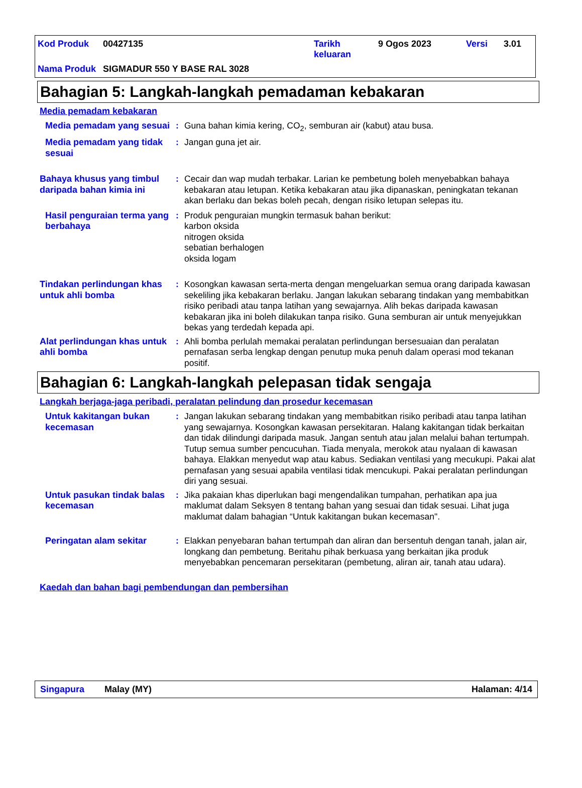| Kod Produk | 00427135 | Tarikh keluaran | 9 Ogos 2023 | Versi | 3.01 |
| Nama Produk | SIGMADUR 550 Y BASE RAL 3028 | | | | |
Bahagian 5: Langkah-langkah pemadaman kebakaran
Media pemadam kebakaran
Media pemadam yang sesuai
: Guna bahan kimia kering, CO<sub>2</sub>, semburan air (kabut) atau busa.
Media pemadam yang tidak sesuai
: Jangan guna jet air.
Bahaya khusus yang timbul daripada bahan kimia ini
: Cecair dan wap mudah terbakar. Larian ke pembetung boleh menyebabkan bahaya kebakaran atau letupan. Ketika kebakaran atau jika dipanaskan, peningkatan tekanan akan berlaku dan bekas boleh pecah, dengan risiko letupan selepas itu.
Hasil penguraian terma yang berbahaya
: Produk penguraian mungkin termasuk bahan berikut:
karbon oksida
nitrogen oksida
sebatian berhalogen
oksida logam
Tindakan perlindungan khas untuk ahli bomba
: Kosongkan kawasan serta-merta dengan mengeluarkan semua orang daripada kawasan sekeliling jika kebakaran berlaku. Jangan lakukan sebarang tindakan yang membabitkan risiko peribadi atau tanpa latihan yang sewajarnya. Alih bekas daripada kawasan kebakaran jika ini boleh dilakukan tanpa risiko. Guna semburan air untuk menyejukkan bekas yang terdedah kepada api.
Alat perlindungan khas untuk ahli bomba
: Ahli bomba perlulah memakai peralatan perlindungan bersesuaian dan peralatan pernafasan serba lengkap dengan penutup muka penuh dalam operasi mod tekanan positif.
Bahagian 6: Langkah-langkah pelepasan tidak sengaja
Langkah berjaga-jaga peribadi, peralatan pelindung dan prosedur kecemasan
Untuk kakitangan bukan kecemasan
: Jangan lakukan sebarang tindakan yang membabitkan risiko peribadi atau tanpa latihan yang sewajarnya. Kosongkan kawasan persekitaran. Halang kakitangan tidak berkaitan dan tidak dilindungi daripada masuk. Jangan sentuh atau jalan melalui bahan tertumpah. Tutup semua sumber pencucuhan. Tiada menyala, merokok atau nyalaan di kawasan bahaya. Elakkan menyedut wap atau kabus. Sediakan ventilasi yang mecukupi. Pakai alat pernafasan yang sesuai apabila ventilasi tidak mencukupi. Pakai peralatan perlindungan diri yang sesuai.
Untuk pasukan tindak balas kecemasan
: Jika pakaian khas diperlukan bagi mengendalikan tumpahan, perhatikan apa jua maklumat dalam Seksyen 8 tentang bahan yang sesuai dan tidak sesuai. Lihat juga maklumat dalam bahagian “Untuk kakitangan bukan kecemasan".
Peringatan alam sekitar : Elakkan penyebaran bahan tertumpah dan aliran dan bersentuh dengan tanah, jalan air, longkang dan pembetung. Beritahu pihak berkuasa yang berkaitan jika produk menyebabkan pencemaran persekitaran (pembetung, aliran air, tanah atau udara).
Kaedah dan bahan bagi pembendungan dan pembersihan
Singapura Malay (MY) Halaman: 4/14